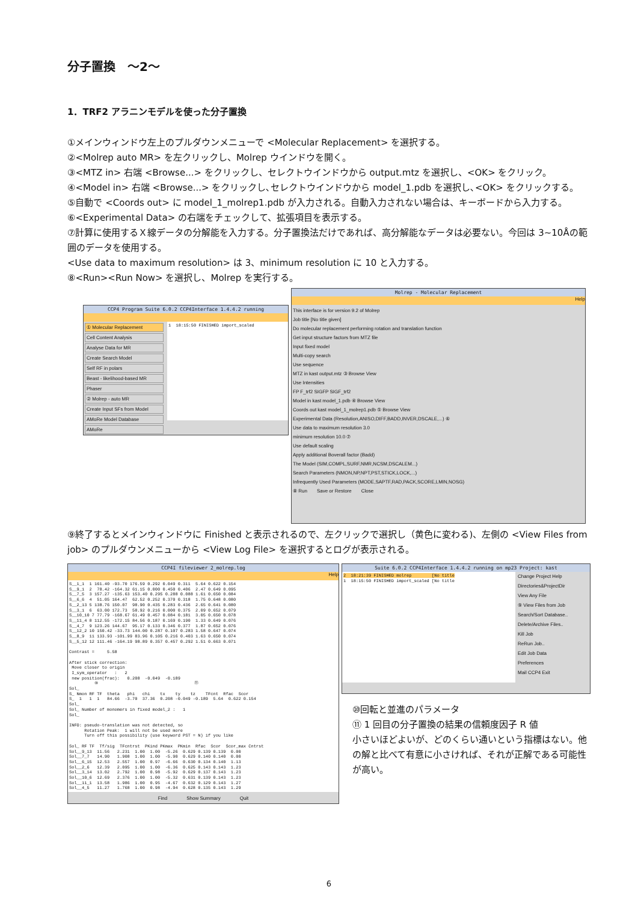分子置換　～2～
1．TRF2 アラニンモデルを使った分子置換
①メインウィンドウ左上のプルダウンメニューで <Molecular Replacement> を選択する。
②<Molrep auto MR> を左クリックし、Molrep ウインドウを開く。
③<MTZ in> 右端 <Browse...> をクリックし、セレクトウインドウから output.mtz を選択し、<OK> をクリック。
④<Model in> 右端 <Browse...> をクリックし､セレクトウインドウから model_1.pdb を選択し､<OK> をクリックする。
⑤自動で <Coords out> に model_1_molrep1.pdb が入力される。自動入力されない場合は、キーボードから入力する。
⑥<Experimental Data> の右端をチェックして、拡張項目を表示する。
⑦計算に使用するＸ線データの分解能を入力する。分子置換法だけであれば、高分解能なデータは必要ない。今回は 3~10Åの範囲のデータを使用する。
<Use data to maximum resolution> は 3、minimum resolution に 10 と入力する。
⑧<Run><Run Now> を選択し、Molrep を実行する。
CCP4 Program Suite 6.0.2 CCP4Interface 1.4.4.2 running
① Molecular Replacement
Cell Content Analysis
Analyse Data for MR
Create Search Model
Self RF in polars
Beast - likelihood-based MR
Phaser
② Molrep - auto MR
Create Input SFs from Model
AMoRe Model Database
AMoRe
1 18:15:50 FINISHED import_scaled
Molrep - Molecular Replacement
Help
This interface is for version 9.2 of Molrep
Job title [No title given]
Do molecular replacement performing rotation and translation function
Get input structure factors from MTZ file
Input fixed model
Multi-copy search
Use sequence
MTZ in kast output.mtz ③ Browse View
Use Intensities
FP F_trf2 SIGFP SIGF_trf2
Model in kast model_1.pdb ④ Browse View
Coords out kast model_1_molrep1.pdb ⑤ Browse View
Experimental Data (Resolution,ANISO,DIFF,BADD,INVER,DSCALE,...) ⑥
Use data to maximum resolution 3.0
minimum resolution 10.0 ⑦
Use default scaling
Apply additional Boverall factor (Badd)
The Model (SIM,COMPL,SURF,NMR,NCSM,DSCALEM...)
Search Parameters (NMON,NP,NPT,PST,STICK,LOCK,...)
Infrequently Used Parameters (MODE,SAPTF,RAD,PACK,SCORE,LMIN,NOSG)
⑧ Run　　Save or Restore　　Close
⑨終了するとメインウィンドウに Finished と表示されるので、左クリックで選択し（黄色に変わる)、左側の <View Files from job> のプルダウンメニューから <View Log File> を選択するとログが表示される。
CCP4I fileviewer 2_molrep.log
Help
S__1_1 1 161.40 -93.70 176.59 0.292 0.049 0.311 5.64 0.622 0.154 S__9_1 2 78.42 -164.32 61.15 0.000 0.450 0.406 2.47 0.649 0.095 S__7_5 3 157.27 -135.63 153.40 0.295 0.288 0.088 1.61 0.650 0.084 S__6_6 4 51.05 164.47 62.52 0.252 0.370 0.318 1.75 0.648 0.080 S__2_13 5 138.76 150.07 98.90 0.435 0.283 0.436 2.65 0.641 0.080 S__3_1 6 63.00 172.73 58.92 0.216 0.000 0.375 2.09 0.652 0.079 S__10_10 7 77.79 -168.67 61.49 0.457 0.084 0.181 3.05 0.650 0.078 S__11_4 8 112.55 -172.15 84.56 0.187 0.169 0.190 1.33 0.649 0.076 S__4_7 9 123.26 144.67 95.17 0.133 0.346 0.377 1.87 0.652 0.076 S__12_2 10 150.42 -33.73 144.00 0.287 0.107 0.283 1.58 0.647 0.074 S__8_9 11 133.93 -101.99 83.96 0.105 0.216 0.403 1.63 0.650 0.074 S__5_12 12 111.46 -164.19 98.89 0.357 0.457 0.292 1.51 0.663 0.071 Contrast = 5.58 After stick correction: Move closer to origin I_sym_operator : 2 new position(frac): 0.208 -0.049 -0.189 ⑩ ⑪ Sol_ S_ Nmon RF TF theta phi chi tx ty tz TFcnt Rfac Scor S_ 1 1 1 84.66 -3.70 37.36 0.208 -0.049 -0.189 5.64 0.622 0.154 Sol_ Sol_ Number of monomers in fixed model_2 : 1 Sol_ INFO: pseudo-translation was not detected, so Rotation Peak: 1 will not be used more Turn off this possibility (use keyword PST = N) if you like Sol_ RF TF Tf/sig TFcntrst PKind PKmax PKmin Rfac Scor Scor_max Cntrst Sol__9_13 11.56 2.231 1.00 1.00 -5.26 0.629 0.139 0.139 0.00 Sol__7_7 14.90 1.908 1.00 1.00 -5.90 0.629 0.140 0.140 0.00 Sol__6_15 12.53 2.557 1.00 0.97 -6.66 0.630 0.134 0.140 1.13 Sol__2_6 12.39 2.095 1.00 1.00 -6.36 0.625 0.143 0.143 1.23 Sol__3_14 13.02 2.792 1.00 0.98 -5.92 0.629 0.137 0.143 1.23 Sol__10_6 12.69 2.376 1.00 1.00 -5.32 0.631 0.139 0.143 1.23 Sol__11_1 13.58 1.986 1.00 0.95 -4.67 0.632 0.129 0.143 1.27 Sol__4_5 11.27 1.768 1.00 0.98 -4.94 0.628 0.135 0.143 1.29
Find　　　　Show Summary　　　　Quit
Suite 6.0.2 CCP4Interface 1.4.4.2 running on mp23 Project: kast
2 18:21:39 FINISHED molrep [No title 1 18:15:50 FINISHED import_scaled [No title
Change Project Help
Directories&ProjectDir
View Any File
⑨ View Files from Job
Search/Sort Database..
Delete/Archive Files..
Kill Job
ReRun Job..
Edit Job Data
Preferences
Mail CCP4 Exit
⑩回転と並進のパラメータ
⑪ 1 回目の分子置換の結果の信頼度因子 R 値
小さいほどよいが、どのくらい通いという指標はない。他の解と比べて有意に小さければ、それが正解である可能性が高い。
6